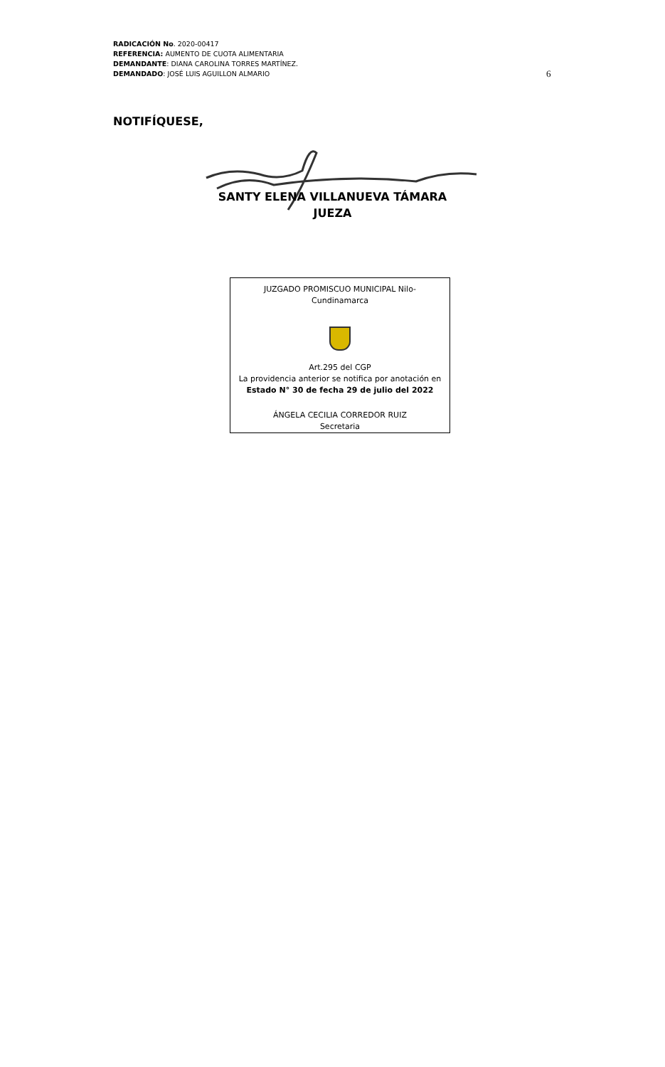RADICACIÓN No. 2020-00417
REFERENCIA: AUMENTO DE CUOTA ALIMENTARIA
DEMANDANTE: DIANA CAROLINA TORRES MARTÍNEZ.
DEMANDADO: JOSÉ LUIS AGUILLON ALMARIO
6
NOTIFÍQUESE,
SANTY ELENA VILLANUEVA TÁMARA
JUEZA
JUZGADO PROMISCUO MUNICIPAL Nilo-
Cundinamarca
Art.295 del CGP
La providencia anterior se notifica por anotación en
Estado N° 30 de fecha 29 de julio del 2022
ÁNGELA CECILIA CORREDOR RUIZ
Secretaria